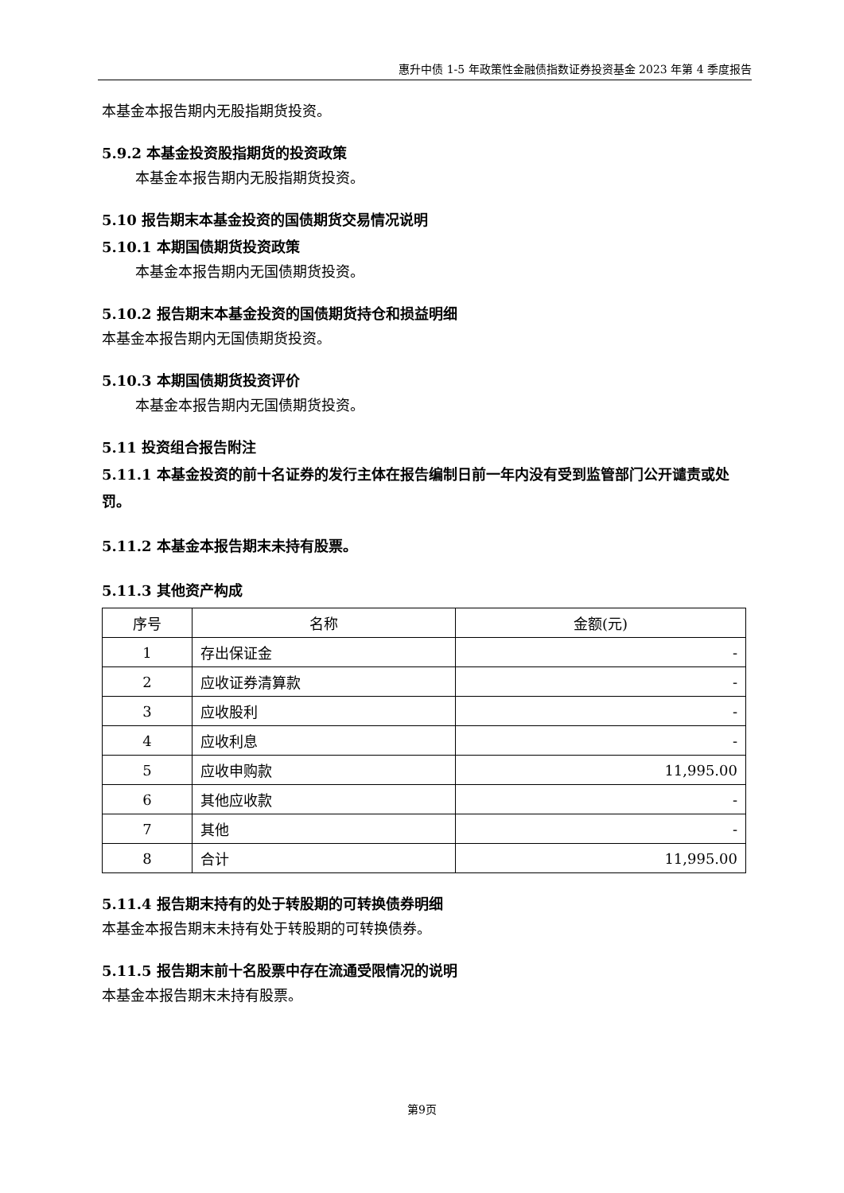惠升中债 1-5 年政策性金融债指数证券投资基金 2023 年第 4 季度报告
本基金本报告期内无股指期货投资。
5.9.2 本基金投资股指期货的投资政策
本基金本报告期内无股指期货投资。
5.10 报告期末本基金投资的国债期货交易情况说明
5.10.1 本期国债期货投资政策
本基金本报告期内无国债期货投资。
5.10.2 报告期末本基金投资的国债期货持仓和损益明细
本基金本报告期内无国债期货投资。
5.10.3 本期国债期货投资评价
本基金本报告期内无国债期货投资。
5.11 投资组合报告附注
5.11.1 本基金投资的前十名证券的发行主体在报告编制日前一年内没有受到监管部门公开谴责或处罚。
5.11.2 本基金本报告期末未持有股票。
5.11.3 其他资产构成
| 序号 | 名称 | 金额(元) |
| 1 | 存出保证金 | - |
| 2 | 应收证券清算款 | - |
| 3 | 应收股利 | - |
| 4 | 应收利息 | - |
| 5 | 应收申购款 | 11,995.00 |
| 6 | 其他应收款 | - |
| 7 | 其他 | - |
| 8 | 合计 | 11,995.00 |
5.11.4 报告期末持有的处于转股期的可转换债券明细
本基金本报告期末未持有处于转股期的可转换债券。
5.11.5 报告期末前十名股票中存在流通受限情况的说明
本基金本报告期末未持有股票。
第9页